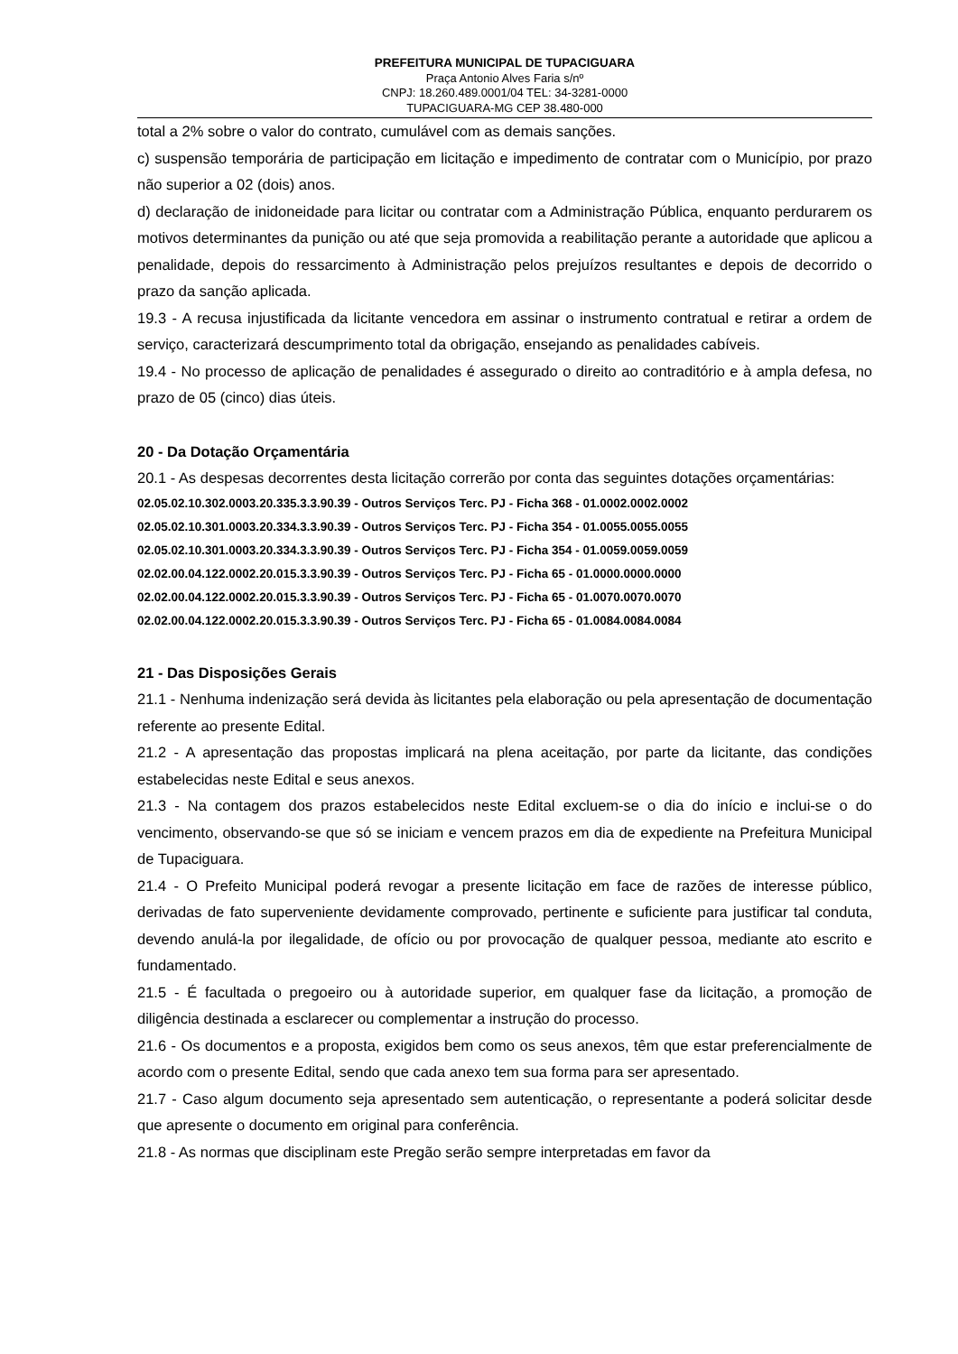PREFEITURA MUNICIPAL DE TUPACIGUARA
Praça Antonio Alves Faria s/nº
CNPJ: 18.260.489.0001/04 TEL: 34-3281-0000
TUPACIGUARA-MG CEP 38.480-000
total a 2% sobre o valor do contrato, cumulável com as demais sanções.
c) suspensão temporária de participação em licitação e impedimento de contratar com o Município, por prazo não superior a 02 (dois) anos.
d) declaração de inidoneidade para licitar ou contratar com a Administração Pública, enquanto perdurarem os motivos determinantes da punição ou até que seja promovida a reabilitação perante a autoridade que aplicou a penalidade, depois do ressarcimento à Administração pelos prejuízos resultantes e depois de decorrido o prazo da sanção aplicada.
19.3 - A recusa injustificada da licitante vencedora em assinar o instrumento contratual e retirar a ordem de serviço, caracterizará descumprimento total da obrigação, ensejando as penalidades cabíveis.
19.4 - No processo de aplicação de penalidades é assegurado o direito ao contraditório e à ampla defesa, no prazo de 05 (cinco) dias úteis.
20 - Da Dotação Orçamentária
20.1 - As despesas decorrentes desta licitação correrão por conta das seguintes dotações orçamentárias:
02.05.02.10.302.0003.20.335.3.3.90.39 - Outros Serviços Terc. PJ - Ficha 368 - 01.0002.0002.0002
02.05.02.10.301.0003.20.334.3.3.90.39 - Outros Serviços Terc. PJ - Ficha 354 - 01.0055.0055.0055
02.05.02.10.301.0003.20.334.3.3.90.39 - Outros Serviços Terc. PJ - Ficha 354 - 01.0059.0059.0059
02.02.00.04.122.0002.20.015.3.3.90.39 - Outros Serviços Terc. PJ - Ficha 65 - 01.0000.0000.0000
02.02.00.04.122.0002.20.015.3.3.90.39 - Outros Serviços Terc. PJ - Ficha 65 - 01.0070.0070.0070
02.02.00.04.122.0002.20.015.3.3.90.39 - Outros Serviços Terc. PJ - Ficha 65 - 01.0084.0084.0084
21 - Das Disposições Gerais
21.1 - Nenhuma indenização será devida às licitantes pela elaboração ou pela apresentação de documentação referente ao presente Edital.
21.2 - A apresentação das propostas implicará na plena aceitação, por parte da licitante, das condições estabelecidas neste Edital e seus anexos.
21.3 - Na contagem dos prazos estabelecidos neste Edital excluem-se o dia do início e inclui-se o do vencimento, observando-se que só se iniciam e vencem prazos em dia de expediente na Prefeitura Municipal de Tupaciguara.
21.4 - O Prefeito Municipal poderá revogar a presente licitação em face de razões de interesse público, derivadas de fato superveniente devidamente comprovado, pertinente e suficiente para justificar tal conduta, devendo anulá-la por ilegalidade, de ofício ou por provocação de qualquer pessoa, mediante ato escrito e fundamentado.
21.5 - É facultada o pregoeiro ou à autoridade superior, em qualquer fase da licitação, a promoção de diligência destinada a esclarecer ou complementar a instrução do processo.
21.6 - Os documentos e a proposta, exigidos bem como os seus anexos, têm que estar preferencialmente de acordo com o presente Edital, sendo que cada anexo tem sua forma para ser apresentado.
21.7 - Caso algum documento seja apresentado sem autenticação, o representante a poderá solicitar desde que apresente o documento em original para conferência.
21.8 - As normas que disciplinam este Pregão serão sempre interpretadas em favor da